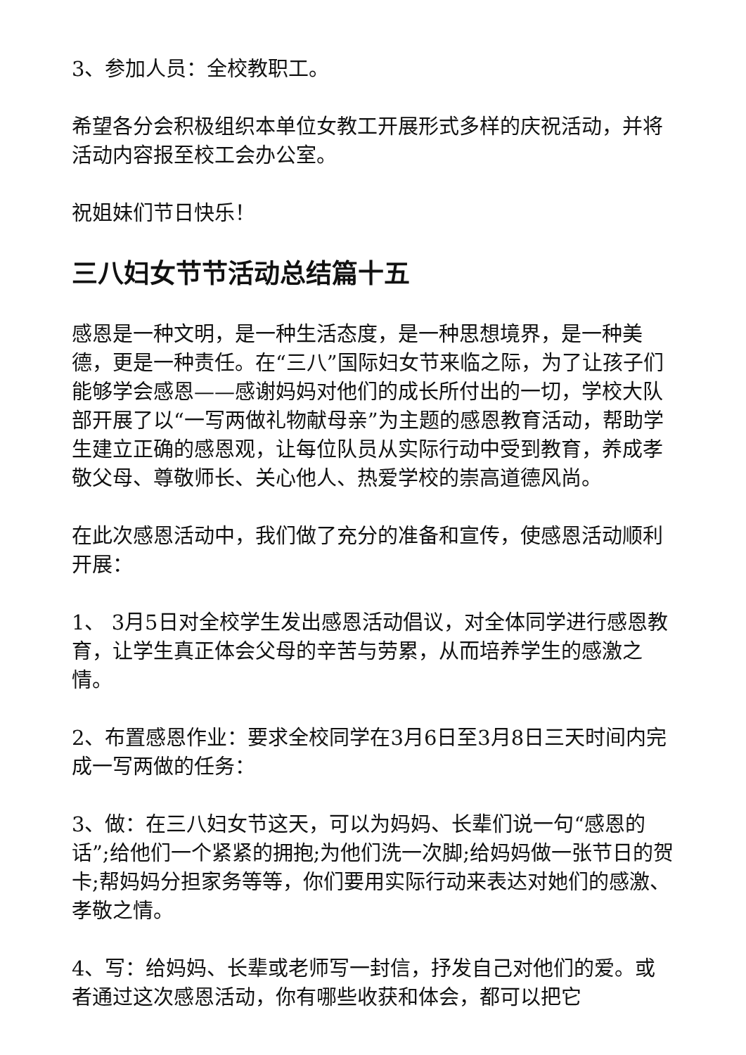3、参加人员：全校教职工。
希望各分会积极组织本单位女教工开展形式多样的庆祝活动，并将活动内容报至校工会办公室。
祝姐妹们节日快乐！
三八妇女节节活动总结篇十五
感恩是一种文明，是一种生活态度，是一种思想境界，是一种美德，更是一种责任。在“三八”国际妇女节来临之际，为了让孩子们能够学会感恩——感谢妈妈对他们的成长所付出的一切，学校大队部开展了以“一写两做礼物献母亲”为主题的感恩教育活动，帮助学生建立正确的感恩观，让每位队员从实际行动中受到教育，养成孝敬父母、尊敬师长、关心他人、热爱学校的崇高道德风尚。
在此次感恩活动中，我们做了充分的准备和宣传，使感恩活动顺利开展：
1、 3月5日对全校学生发出感恩活动倡议，对全体同学进行感恩教育，让学生真正体会父母的辛苦与劳累，从而培养学生的感激之情。
2、布置感恩作业：要求全校同学在3月6日至3月8日三天时间内完成一写两做的任务：
3、做：在三八妇女节这天，可以为妈妈、长辈们说一句“感恩的话”;给他们一个紧紧的拥抱;为他们洗一次脚;给妈妈做一张节日的贺卡;帮妈妈分担家务等等，你们要用实际行动来表达对她们的感激、孝敬之情。
4、写：给妈妈、长辈或老师写一封信，抒发自己对他们的爱。或者通过这次感恩活动，你有哪些收获和体会，都可以把它